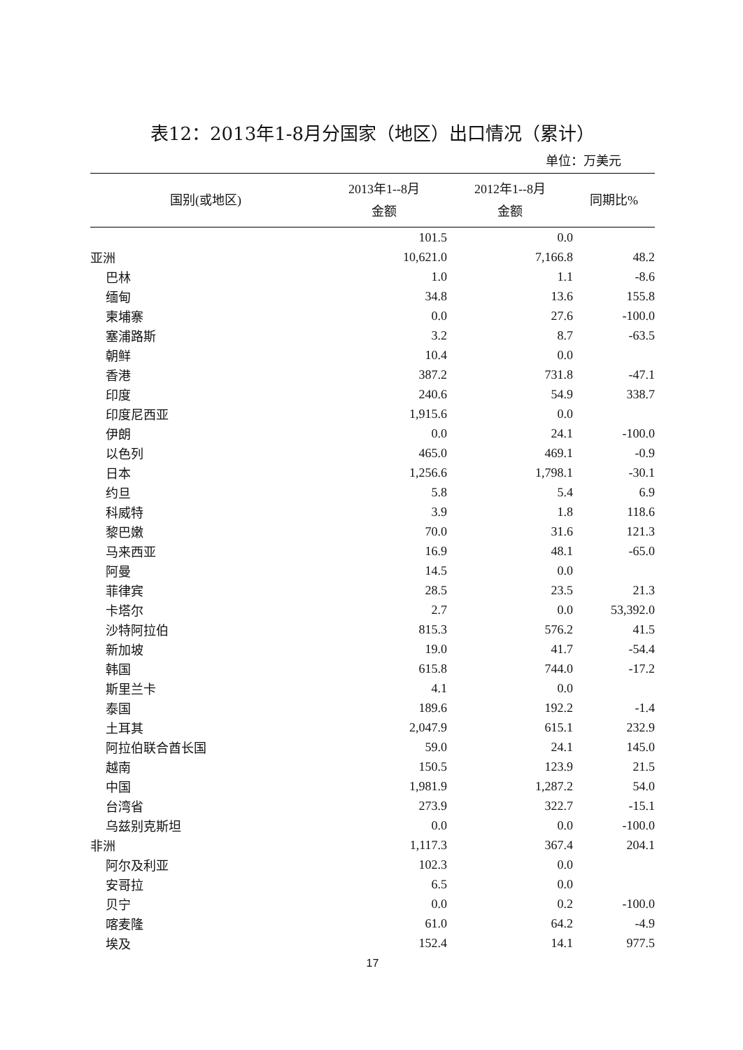表12：2013年1-8月分国家（地区）出口情况（累计）
单位：万美元
| 国别(或地区) | 2013年1--8月 金额 | 2012年1--8月 金额 | 同期比% |
| --- | --- | --- | --- |
| | 101.5 | 0.0 | |
| 亚洲 | 10,621.0 | 7,166.8 | 48.2 |
| 巴林 | 1.0 | 1.1 | -8.6 |
| 缅甸 | 34.8 | 13.6 | 155.8 |
| 柬埔寨 | 0.0 | 27.6 | -100.0 |
| 塞浦路斯 | 3.2 | 8.7 | -63.5 |
| 朝鲜 | 10.4 | 0.0 | |
| 香港 | 387.2 | 731.8 | -47.1 |
| 印度 | 240.6 | 54.9 | 338.7 |
| 印度尼西亚 | 1,915.6 | 0.0 | |
| 伊朗 | 0.0 | 24.1 | -100.0 |
| 以色列 | 465.0 | 469.1 | -0.9 |
| 日本 | 1,256.6 | 1,798.1 | -30.1 |
| 约旦 | 5.8 | 5.4 | 6.9 |
| 科威特 | 3.9 | 1.8 | 118.6 |
| 黎巴嫩 | 70.0 | 31.6 | 121.3 |
| 马来西亚 | 16.9 | 48.1 | -65.0 |
| 阿曼 | 14.5 | 0.0 | |
| 菲律宾 | 28.5 | 23.5 | 21.3 |
| 卡塔尔 | 2.7 | 0.0 | 53,392.0 |
| 沙特阿拉伯 | 815.3 | 576.2 | 41.5 |
| 新加坡 | 19.0 | 41.7 | -54.4 |
| 韩国 | 615.8 | 744.0 | -17.2 |
| 斯里兰卡 | 4.1 | 0.0 | |
| 泰国 | 189.6 | 192.2 | -1.4 |
| 土耳其 | 2,047.9 | 615.1 | 232.9 |
| 阿拉伯联合酋长国 | 59.0 | 24.1 | 145.0 |
| 越南 | 150.5 | 123.9 | 21.5 |
| 中国 | 1,981.9 | 1,287.2 | 54.0 |
| 台湾省 | 273.9 | 322.7 | -15.1 |
| 乌兹别克斯坦 | 0.0 | 0.0 | -100.0 |
| 非洲 | 1,117.3 | 367.4 | 204.1 |
| 阿尔及利亚 | 102.3 | 0.0 | |
| 安哥拉 | 6.5 | 0.0 | |
| 贝宁 | 0.0 | 0.2 | -100.0 |
| 喀麦隆 | 61.0 | 64.2 | -4.9 |
| 埃及 | 152.4 | 14.1 | 977.5 |
17